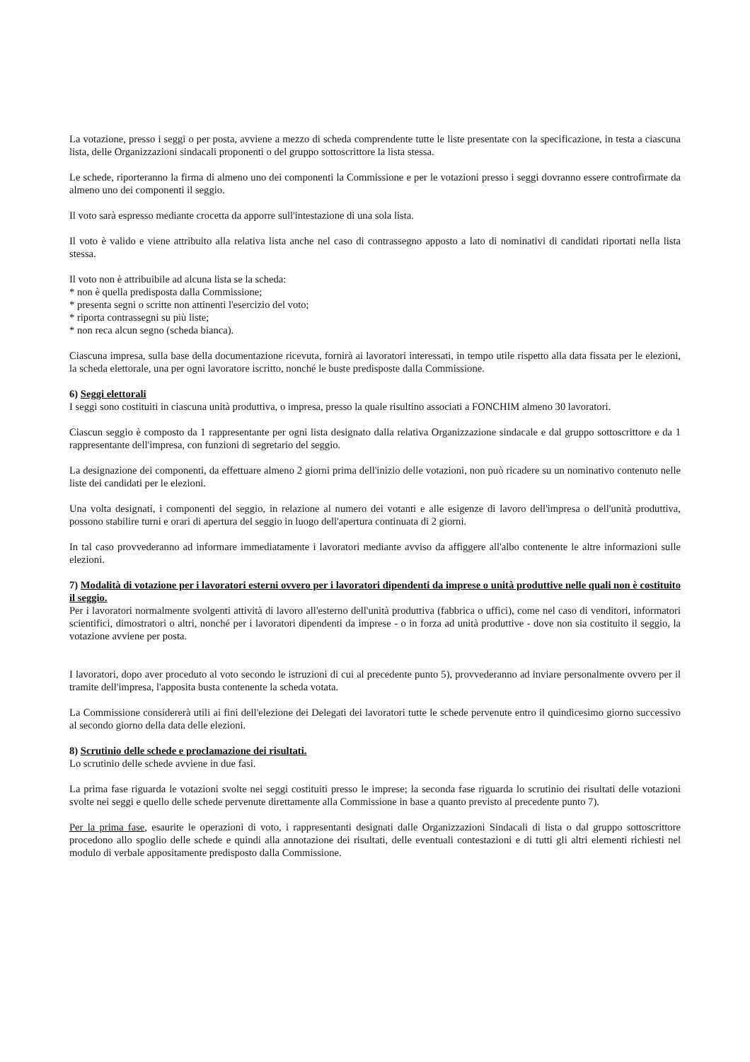La votazione, presso i seggi o per posta, avviene a mezzo di scheda comprendente tutte le liste presentate con la specificazione, in testa a ciascuna lista, delle Organizzazioni sindacali proponenti o del gruppo sottoscrittore la lista stessa.
Le schede, riporteranno la firma di almeno uno dei componenti la Commissione e per le votazioni presso i seggi dovranno essere controfirmate da almeno uno dei componenti il seggio.
Il voto sarà espresso mediante crocetta da apporre sull'intestazione di una sola lista.
Il voto è valido e viene attribuito alla relativa lista anche nel caso di contrassegno apposto a lato di nominativi di candidati riportati nella lista stessa.
Il voto non è attribuibile ad alcuna lista se la scheda:
* non è quella predisposta dalla Commissione;
* presenta segni o scritte non attinenti l'esercizio del voto;
* riporta contrassegni su più liste;
* non reca alcun segno (scheda bianca).
Ciascuna impresa, sulla base della documentazione ricevuta, fornirà ai lavoratori interessati, in tempo utile rispetto alla data fissata per le elezioni, la scheda elettorale, una per ogni lavoratore iscritto, nonché le buste predisposte dalla Commissione.
6) Seggi elettorali
I seggi sono costituiti in ciascuna unità produttiva, o impresa, presso la quale risultino associati a FONCHIM almeno 30 lavoratori.
Ciascun seggio è composto da 1 rappresentante per ogni lista designato dalla relativa Organizzazione sindacale e dal gruppo sottoscrittore e da 1 rappresentante dell'impresa, con funzioni di segretario del seggio.
La designazione dei componenti, da effettuare almeno 2 giorni prima dell'inizio delle votazioni, non può ricadere su un nominativo contenuto nelle liste dei candidati per le elezioni.
Una volta designati, i componenti del seggio, in relazione al numero dei votanti e alle esigenze di lavoro dell'impresa o dell'unità produttiva, possono stabilire turni e orari di apertura del seggio in luogo dell'apertura continuata di 2 giorni.
In tal caso provvederanno ad informare immediatamente i lavoratori mediante avviso da affiggere all'albo contenente le altre informazioni sulle elezioni.
7) Modalità di votazione per i lavoratori esterni ovvero per i lavoratori dipendenti da imprese o unità produttive nelle quali non è costituito il seggio.
Per i lavoratori normalmente svolgenti attività di lavoro all'esterno dell'unità produttiva (fabbrica o uffici), come nel caso di venditori, informatori scientifici, dimostratori o altri, nonché per i lavoratori dipendenti da imprese - o in forza ad unità produttive - dove non sia costituito il seggio, la votazione avviene per posta.
I lavoratori, dopo aver proceduto al voto secondo le istruzioni di cui al precedente punto 5), provvederanno ad inviare personalmente ovvero per il tramite dell'impresa, l'apposita busta contenente la scheda votata.
La Commissione considererà utili ai fini dell'elezione dei Delegati dei lavoratori tutte le schede pervenute entro il quindicesimo giorno successivo al secondo giorno della data delle elezioni.
8) Scrutinio delle schede e proclamazione dei risultati.
Lo scrutinio delle schede avviene in due fasi.
La prima fase riguarda le votazioni svolte nei seggi costituiti presso le imprese; la seconda fase riguarda lo scrutinio dei risultati delle votazioni svolte nei seggi e quello delle schede pervenute direttamente alla Commissione in base a quanto previsto al precedente punto 7).
Per la prima fase, esaurite le operazioni di voto, i rappresentanti designati dalle Organizzazioni Sindacali di lista o dal gruppo sottoscrittore procedono allo spoglio delle schede e quindi alla annotazione dei risultati, delle eventuali contestazioni e di tutti gli altri elementi richiesti nel modulo di verbale appositamente predisposto dalla Commissione.